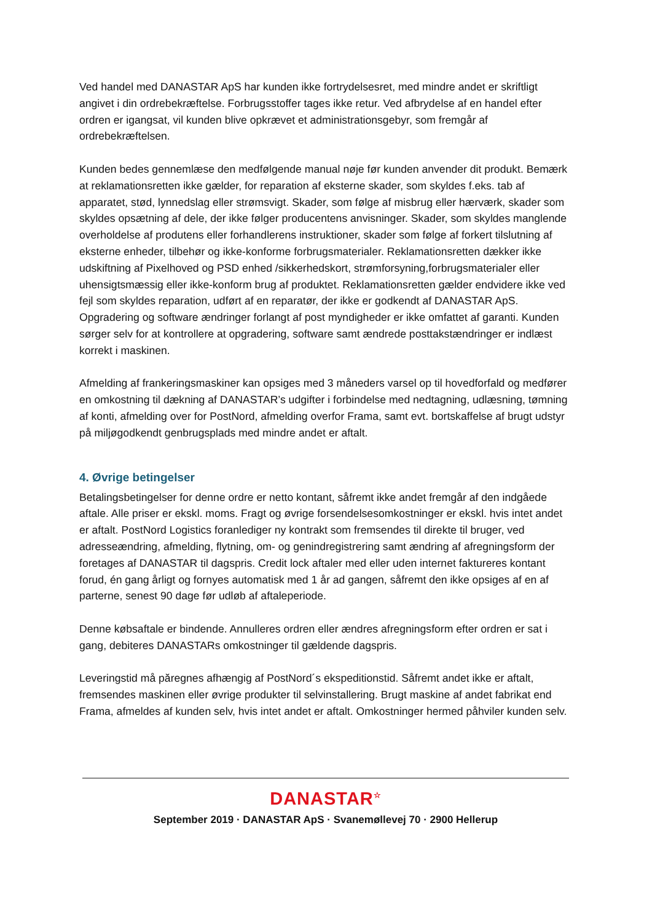Ved handel med DANASTAR ApS har kunden ikke fortrydelsesret, med mindre andet er skriftligt angivet i din ordrebekræftelse. Forbrugsstoffer tages ikke retur. Ved afbrydelse af en handel efter ordren er igangsat, vil kunden blive opkrævet et administrationsgebyr, som fremgår af ordrebekræftelsen.
Kunden bedes gennemlæse den medfølgende manual nøje før kunden anvender dit produkt. Bemærk at reklamationsretten ikke gælder, for reparation af eksterne skader, som skyldes f.eks. tab af apparatet, stød, lynnedslag eller strømsvigt. Skader, som følge af misbrug eller hærværk, skader som skyldes opsætning af dele, der ikke følger producentens anvisninger. Skader, som skyldes manglende overholdelse af produtens eller forhandlerens instruktioner, skader som følge af forkert tilslutning af eksterne enheder, tilbehør og ikke-konforme forbrugsmaterialer. Reklamationsretten dækker ikke udskiftning af Pixelhoved og PSD enhed /sikkerhedskort, strømforsyning,forbrugsmaterialer eller uhensigtsmæssig eller ikke-konform brug af produktet. Reklamationsretten gælder endvidere ikke ved fejl som skyldes reparation, udført af en reparatør, der ikke er godkendt af DANASTAR ApS. Opgradering og software ændringer forlangt af post myndigheder er ikke omfattet af garanti. Kunden sørger selv for at kontrollere at opgradering, software samt ændrede posttakstændringer er indlæst korrekt i maskinen.
Afmelding af frankeringsmaskiner kan opsiges med 3 måneders varsel op til hovedforfald og medfører en omkostning til dækning af DANASTAR’s udgifter i forbindelse med nedtagning, udlæsning, tømning af konti, afmelding over for PostNord, afmelding overfor Frama, samt evt. bortskaffelse af brugt udstyr på miljøgodkendt genbrugsplads med mindre andet er aftalt.
4. Øvrige betingelser
Betalingsbetingelser for denne ordre er netto kontant, såfremt ikke andet fremgår af den indgåede aftale. Alle priser er ekskl. moms. Fragt og øvrige forsendelsesomkostninger er ekskl. hvis intet andet er aftalt. PostNord Logistics foranlediger ny kontrakt som fremsendes til direkte til bruger, ved adresseændring, afmelding, flytning, om- og genindregistrering samt ændring af afregningsform der foretages af DANASTAR til dagspris. Credit lock aftaler med eller uden internet faktureres kontant forud, én gang årligt og fornyes automatisk med 1 år ad gangen, såfremt den ikke opsiges af en af parterne, senest 90 dage før udløb af aftaleperiode.
Denne købsaftale er bindende. Annulleres ordren eller ændres afregningsform efter ordren er sat i gang, debiteres DANASTARs omkostninger til gældende dagspris.
Leveringstid må păregnes afhængig af PostNord´s ekspeditionstid. Såfremt andet ikke er aftalt, fremsendes maskinen eller øvrige produkter til selvinstallering. Brugt maskine af andet fabrikat end Frama, afmeldes af kunden selv, hvis intet andet er aftalt. Omkostninger hermed påhviler kunden selv.
DANASTAR<sup>☆</sup>
September 2019 · DANASTAR ApS · Svanemøllevej 70 · 2900 Hellerup